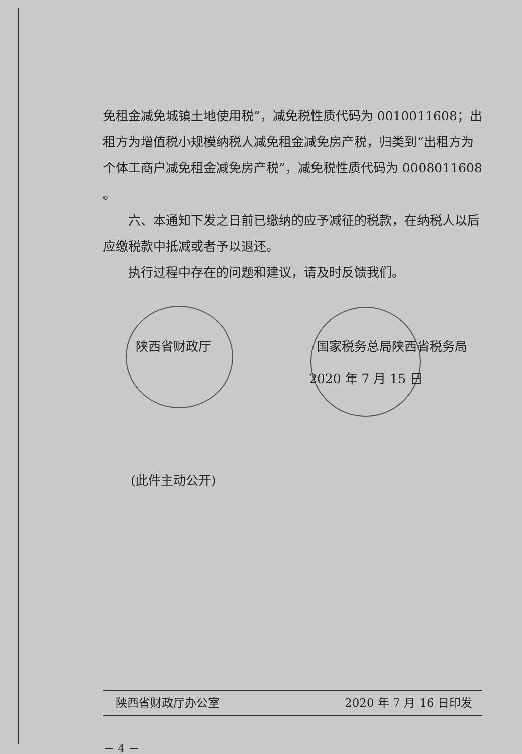免租金减免城镇土地使用税”，减免税性质代码为 0010011608；出租方为增值税小规模纳税人减免租金减免房产税，归类到“出租方为个体工商户减免租金减免房产税”，减免税性质代码为 0008011608 。
六、本通知下发之日前已缴纳的应予减征的税款，在纳税人以后应缴税款中抵减或者予以退还。
执行过程中存在的问题和建议，请及时反馈我们。
陕西省财政厅 国家税务总局陕西省税务局
2020 年 7 月 15 日
(此件主动公开)
陕西省财政厅办公室 2020 年 7 月 16 日印发
－ 4 －